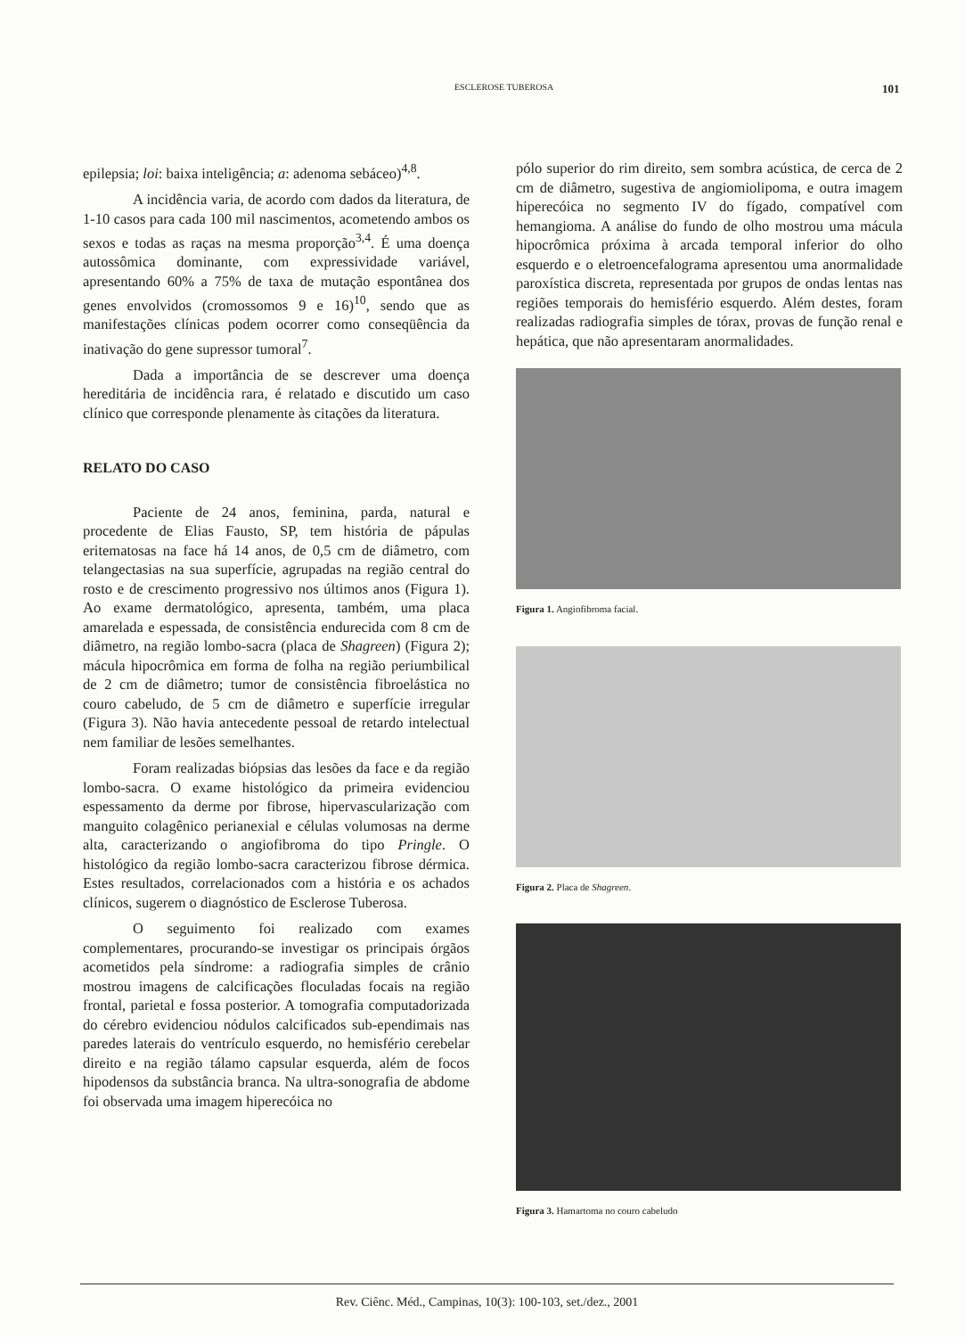ESCLEROSE TUBEROSA 101
epilepsia; loi: baixa inteligência; a: adenoma sebáceo)<sup>4,8</sup>.
A incidência varia, de acordo com dados da literatura, de 1-10 casos para cada 100 mil nascimentos, acometendo ambos os sexos e todas as raças na mesma proporção<sup>3,4</sup>. É uma doença autossômica dominante, com expressividade variável, apresentando 60% a 75% de taxa de mutação espontânea dos genes envolvidos (cromossomos 9 e 16)<sup>10</sup>, sendo que as manifestações clínicas podem ocorrer como conseqüência da inativação do gene supressor tumoral<sup>7</sup>.
Dada a importância de se descrever uma doença hereditária de incidência rara, é relatado e discutido um caso clínico que corresponde plenamente às citações da literatura.
RELATO DO CASO
Paciente de 24 anos, feminina, parda, natural e procedente de Elias Fausto, SP, tem história de pápulas eritematosas na face há 14 anos, de 0,5 cm de diâmetro, com telangectasias na sua superfície, agrupadas na região central do rosto e de crescimento progressivo nos últimos anos (Figura 1). Ao exame dermatológico, apresenta, também, uma placa amarelada e espessada, de consistência endurecida com 8 cm de diâmetro, na região lombo-sacra (placa de Shagreen) (Figura 2); mácula hipocrômica em forma de folha na região periumbilical de 2 cm de diâmetro; tumor de consistência fibroelástica no couro cabeludo, de 5 cm de diâmetro e superfície irregular (Figura 3). Não havia antecedente pessoal de retardo intelectual nem familiar de lesões semelhantes.
Foram realizadas biópsias das lesões da face e da região lombo-sacra. O exame histológico da primeira evidenciou espessamento da derme por fibrose, hipervascularização com manguito colagênico perianexial e células volumosas na derme alta, caracterizando o angiofibroma do tipo Pringle. O histológico da região lombo-sacra caracterizou fibrose dérmica. Estes resultados, correlacionados com a história e os achados clínicos, sugerem o diagnóstico de Esclerose Tuberosa.
O seguimento foi realizado com exames complementares, procurando-se investigar os principais órgãos acometidos pela síndrome: a radiografia simples de crânio mostrou imagens de calcificações floculadas focais na região frontal, parietal e fossa posterior. A tomografia computadorizada do cérebro evidenciou nódulos calcificados sub-ependimais nas paredes laterais do ventrículo esquerdo, no hemisfério cerebelar direito e na região tálamo capsular esquerda, além de focos hipodensos da substância branca. Na ultra-sonografia de abdome foi observada uma imagem hiperecóica no
pólo superior do rim direito, sem sombra acústica, de cerca de 2 cm de diâmetro, sugestiva de angiomiolipoma, e outra imagem hiperecóica no segmento IV do fígado, compatível com hemangioma. A análise do fundo de olho mostrou uma mácula hipocrômica próxima à arcada temporal inferior do olho esquerdo e o eletroencefalograma apresentou uma anormalidade paroxística discreta, representada por grupos de ondas lentas nas regiões temporais do hemisfério esquerdo. Além destes, foram realizadas radiografia simples de tórax, provas de função renal e hepática, que não apresentaram anormalidades.
Figura 1. Angiofibroma facial.
Figura 2. Placa de Shagreen.
Figura 3. Hamartoma no couro cabeludo
Rev. Ciênc. Méd., Campinas, 10(3): 100-103, set./dez., 2001